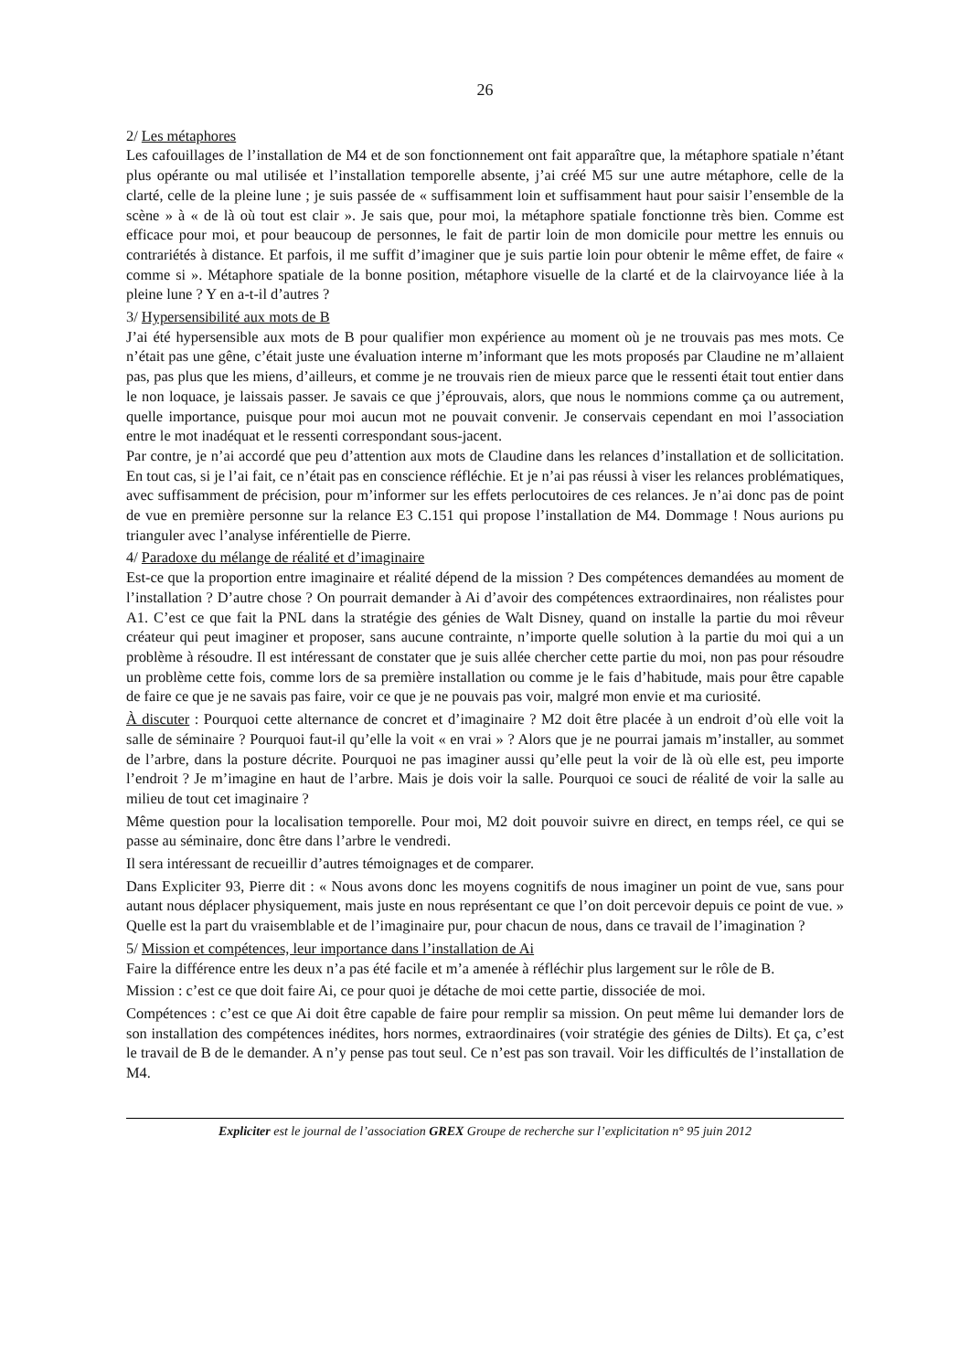26
2/ Les métaphores
Les cafouillages de l’installation de M4 et de son fonctionnement ont fait apparaître que, la métaphore spatiale n’étant plus opérante ou mal utilisée et l’installation temporelle absente, j’ai créé M5 sur une autre métaphore, celle de la clarté, celle de la pleine lune ; je suis passée de « suffisamment loin et suffisamment haut pour saisir l’ensemble de la scène » à « de là où tout est clair ». Je sais que, pour moi, la métaphore spatiale fonctionne très bien. Comme est efficace pour moi, et pour beaucoup de personnes, le fait de partir loin de mon domicile pour mettre les ennuis ou contrariétés à distance. Et parfois, il me suffit d’imaginer que je suis partie loin pour obtenir le même effet, de faire « comme si ». Métaphore spatiale de la bonne position, métaphore visuelle de la clarté et de la clairvoyance liée à la pleine lune ? Y en a-t-il d’autres ?
3/ Hypersensibilité aux mots de B
J’ai été hypersensible aux mots de B pour qualifier mon expérience au moment où je ne trouvais pas mes mots. Ce n’était pas une gêne, c’était juste une évaluation interne m’informant que les mots proposés par Claudine ne m’allaient pas, pas plus que les miens, d’ailleurs, et comme je ne trouvais rien de mieux parce que le ressenti était tout entier dans le non loquace, je laissais passer. Je savais ce que j’éprouvais, alors, que nous le nommions comme ça ou autrement, quelle importance, puisque pour moi aucun mot ne pouvait convenir. Je conservais cependant en moi l’association entre le mot inadéquat et le ressenti correspondant sous-jacent.
Par contre, je n’ai accordé que peu d’attention aux mots de Claudine dans les relances d’installation et de sollicitation. En tout cas, si je l’ai fait, ce n’était pas en conscience réfléchie. Et je n’ai pas réussi à viser les relances problématiques, avec suffisamment de précision, pour m’informer sur les effets perlocutoires de ces relances. Je n’ai donc pas de point de vue en première personne sur la relance E3 C.151 qui propose l’installation de M4. Dommage ! Nous aurions pu trianguler avec l’analyse inférentielle de Pierre.
4/ Paradoxe du mélange de réalité et d’imaginaire
Est-ce que la proportion entre imaginaire et réalité dépend de la mission ? Des compétences demandées au moment de l’installation ? D’autre chose ? On pourrait demander à Ai d’avoir des compétences extraordinaires, non réalistes pour A1. C’est ce que fait la PNL dans la stratégie des génies de Walt Disney, quand on installe la partie du moi rêveur créateur qui peut imaginer et proposer, sans aucune contrainte, n’importe quelle solution à la partie du moi qui a un problème à résoudre. Il est intéressant de constater que je suis allée chercher cette partie du moi, non pas pour résoudre un problème cette fois, comme lors de sa première installation ou comme je le fais d’habitude, mais pour être capable de faire ce que je ne savais pas faire, voir ce que je ne pouvais pas voir, malgré mon envie et ma curiosité.
À discuter : Pourquoi cette alternance de concret et d’imaginaire ? M2 doit être placée à un endroit d’où elle voit la salle de séminaire ? Pourquoi faut-il qu’elle la voit « en vrai » ? Alors que je ne pourrai jamais m’installer, au sommet de l’arbre, dans la posture décrite. Pourquoi ne pas imaginer aussi qu’elle peut la voir de là où elle est, peu importe l’endroit ? Je m’imagine en haut de l’arbre. Mais je dois voir la salle. Pourquoi ce souci de réalité de voir la salle au milieu de tout cet imaginaire ?
Même question pour la localisation temporelle. Pour moi, M2 doit pouvoir suivre en direct, en temps réel, ce qui se passe au séminaire, donc être dans l’arbre le vendredi.
Il sera intéressant de recueillir d’autres témoignages et de comparer.
Dans Expliciter 93, Pierre dit : « Nous avons donc les moyens cognitifs de nous imaginer un point de vue, sans pour autant nous déplacer physiquement, mais juste en nous représentant ce que l’on doit percevoir depuis ce point de vue. » Quelle est la part du vraisemblable et de l’imaginaire pur, pour chacun de nous, dans ce travail de l’imagination ?
5/ Mission et compétences, leur importance dans l’installation de Ai
Faire la différence entre les deux n’a pas été facile et m’a amenée à réfléchir plus largement sur le rôle de B.
Mission : c’est ce que doit faire Ai, ce pour quoi je détache de moi cette partie, dissociée de moi.
Compétences : c’est ce que Ai doit être capable de faire pour remplir sa mission. On peut même lui demander lors de son installation des compétences inédites, hors normes, extraordinaires (voir stratégie des génies de Dilts). Et ça, c’est le travail de B de le demander. A n’y pense pas tout seul. Ce n’est pas son travail. Voir les difficultés de l’installation de M4.
Expliciter est le journal de l’association GREX Groupe de recherche sur l’explicitation n° 95 juin 2012